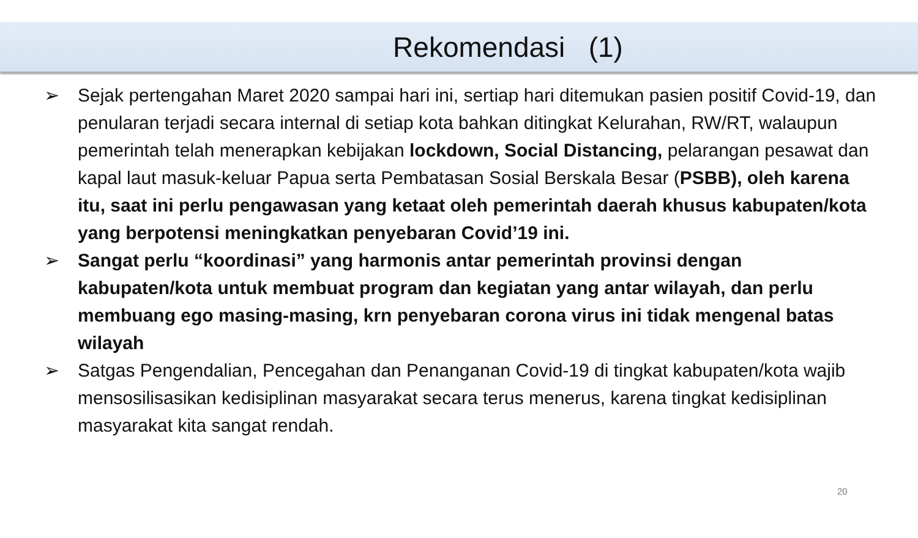Rekomendasi (1)
➢ Sejak pertengahan Maret 2020 sampai hari ini, sertiap hari ditemukan pasien positif Covid-19, dan penularan terjadi secara internal di setiap kota bahkan ditingkat Kelurahan, RW/RT, walaupun pemerintah telah menerapkan kebijakan lockdown, Social Distancing, pelarangan pesawat dan kapal laut masuk-keluar Papua serta Pembatasan Sosial Berskala Besar (PSBB), oleh karena itu, saat ini perlu pengawasan yang ketaat oleh pemerintah daerah khusus kabupaten/kota yang berpotensi meningkatkan penyebaran Covid’19 ini.
➢ Sangat perlu “koordinasi” yang harmonis antar pemerintah provinsi dengan kabupaten/kota untuk membuat program dan kegiatan yang antar wilayah, dan perlu membuang ego masing-masing, krn penyebaran corona virus ini tidak mengenal batas wilayah
➢ Satgas Pengendalian, Pencegahan dan Penanganan Covid-19 di tingkat kabupaten/kota wajib mensosilisasikan kedisiplinan masyarakat secara terus menerus, karena tingkat kedisiplinan masyarakat kita sangat rendah.
20